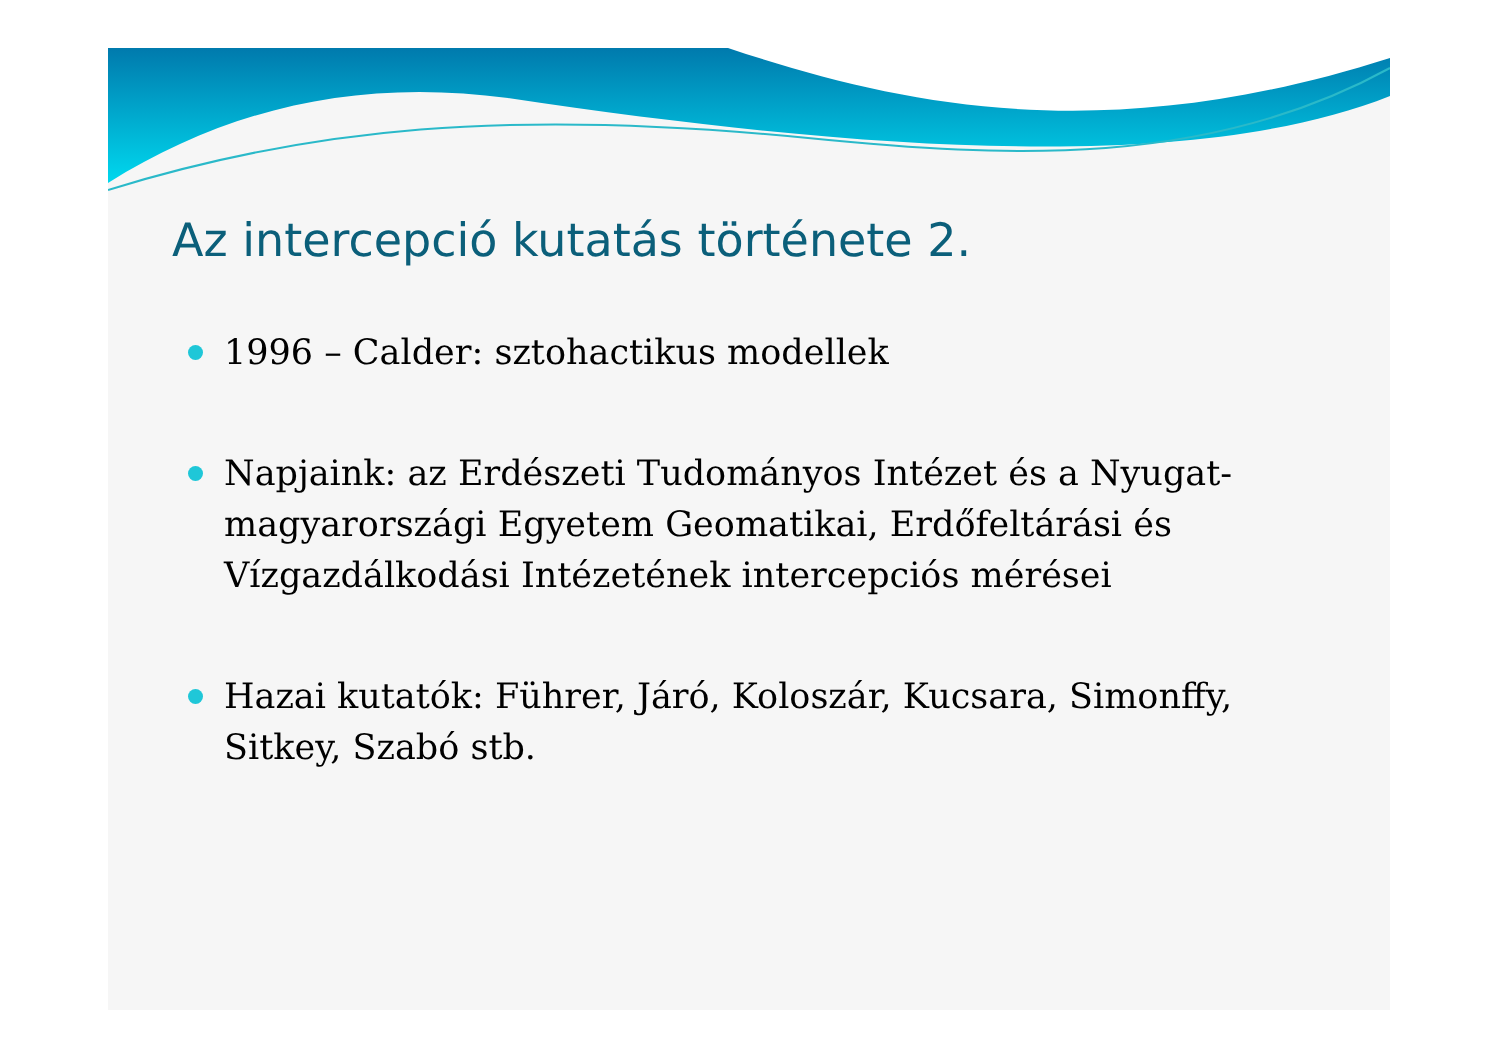Az intercepció kutatás története 2.
1996 – Calder: sztohactikus modellek
Napjaink: az Erdészeti Tudományos Intézet és a Nyugat-magyarországi Egyetem Geomatikai, Erdőfeltárási és Vízgazdálkodási Intézetének intercepciós mérései
Hazai kutatók: Führer, Járó, Koloszár, Kucsara, Simonffy, Sitkey, Szabó stb.